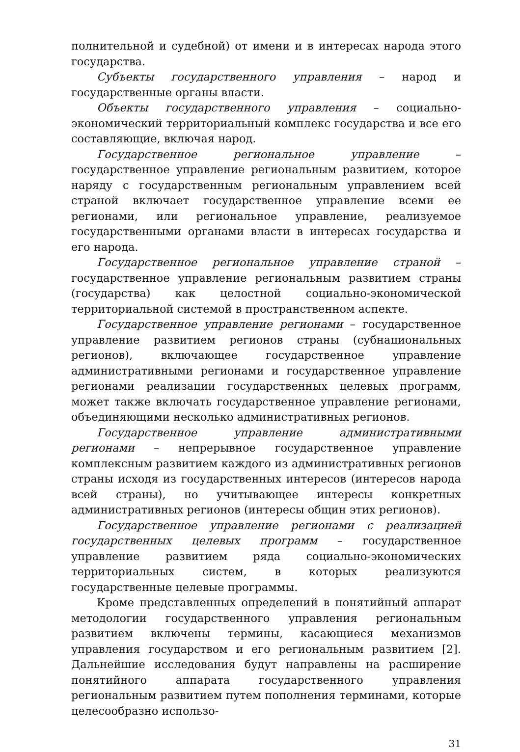полнительной и судебной) от имени и в интересах народа этого государства.
Субъекты государственного управления – народ и государственные органы власти.
Объекты государственного управления – социально-экономический территориальный комплекс государства и все его составляющие, включая народ.
Государственное региональное управление – государственное управление региональным развитием, которое наряду с государственным региональным управлением всей страной включает государственное управление всеми ее регионами, или региональное управление, реализуемое государственными органами власти в интересах государства и его народа.
Государственное региональное управление страной – государственное управление региональным развитием страны (государства) как целостной социально-экономической территориальной системой в пространственном аспекте.
Государственное управление регионами – государственное управление развитием регионов страны (субнациональных регионов), включающее государственное управление административными регионами и государственное управление регионами реализации государственных целевых программ, может также включать государственное управление регионами, объединяющими несколько административных регионов.
Государственное управление административными регионами – непрерывное государственное управление комплексным развитием каждого из административных регионов страны исходя из государственных интересов (интересов народа всей страны), но учитывающее интересы конкретных административных регионов (интересы общин этих регионов).
Государственное управление регионами с реализацией государственных целевых программ – государственное управление развитием ряда социально-экономических территориальных систем, в которых реализуются государственные целевые программы.
Кроме представленных определений в понятийный аппарат методологии государственного управления региональным развитием включены термины, касающиеся механизмов управления государством и его региональным развитием [2]. Дальнейшие исследования будут направлены на расширение понятийного аппарата государственного управления региональным развитием путем пополнения терминами, которые целесообразно использо-
31